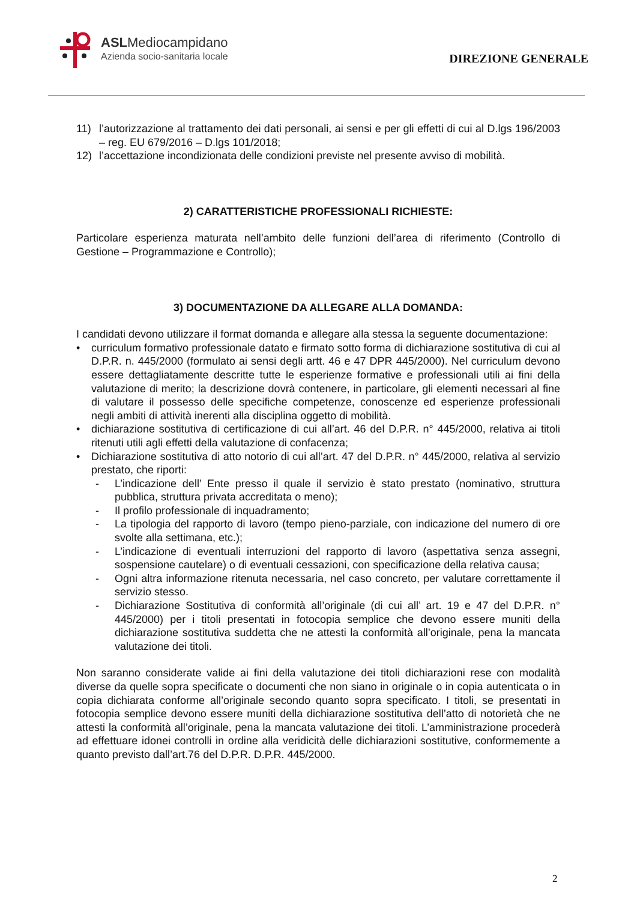ASLMediocampidano
Azienda socio-sanitaria locale
DIREZIONE GENERALE
11) l’autorizzazione al trattamento dei dati personali, ai sensi e per gli effetti di cui al D.lgs 196/2003 – reg. EU 679/2016 – D.lgs 101/2018;
12) l’accettazione incondizionata delle condizioni previste nel presente avviso di mobilità.
2) CARATTERISTICHE PROFESSIONALI RICHIESTE:
Particolare esperienza maturata nell’ambito delle funzioni dell’area di riferimento (Controllo di Gestione – Programmazione e Controllo);
3) DOCUMENTAZIONE DA ALLEGARE ALLA DOMANDA:
I candidati devono utilizzare il format domanda e allegare alla stessa la seguente documentazione:
• curriculum formativo professionale datato e firmato sotto forma di dichiarazione sostitutiva di cui al D.P.R. n. 445/2000 (formulato ai sensi degli artt. 46 e 47 DPR 445/2000). Nel curriculum devono essere dettagliatamente descritte tutte le esperienze formative e professionali utili ai fini della valutazione di merito; la descrizione dovrà contenere, in particolare, gli elementi necessari al fine di valutare il possesso delle specifiche competenze, conoscenze ed esperienze professionali negli ambiti di attività inerenti alla disciplina oggetto di mobilità.
• dichiarazione sostitutiva di certificazione di cui all’art. 46 del D.P.R. n° 445/2000, relativa ai titoli ritenuti utili agli effetti della valutazione di confacenza;
• Dichiarazione sostitutiva di atto notorio di cui all’art. 47 del D.P.R. n° 445/2000, relativa al servizio prestato, che riporti:
- L’indicazione dell’ Ente presso il quale il servizio è stato prestato (nominativo, struttura pubblica, struttura privata accreditata o meno);
- Il profilo professionale di inquadramento;
- La tipologia del rapporto di lavoro (tempo pieno-parziale, con indicazione del numero di ore svolte alla settimana, etc.);
- L’indicazione di eventuali interruzioni del rapporto di lavoro (aspettativa senza assegni, sospensione cautelare) o di eventuali cessazioni, con specificazione della relativa causa;
- Ogni altra informazione ritenuta necessaria, nel caso concreto, per valutare correttamente il servizio stesso.
- Dichiarazione Sostitutiva di conformità all’originale (di cui all’ art. 19 e 47 del D.P.R. n° 445/2000) per i titoli presentati in fotocopia semplice che devono essere muniti della dichiarazione sostitutiva suddetta che ne attesti la conformità all’originale, pena la mancata valutazione dei titoli.
Non saranno considerate valide ai fini della valutazione dei titoli dichiarazioni rese con modalità diverse da quelle sopra specificate o documenti che non siano in originale o in copia autenticata o in copia dichiarata conforme all’originale secondo quanto sopra specificato. I titoli, se presentati in fotocopia semplice devono essere muniti della dichiarazione sostitutiva dell’atto di notorietà che ne attesti la conformità all’originale, pena la mancata valutazione dei titoli. L’amministrazione procederà ad effettuare idonei controlli in ordine alla veridicità delle dichiarazioni sostitutive, conformemente a quanto previsto dall’art.76 del D.P.R. D.P.R. 445/2000.
2